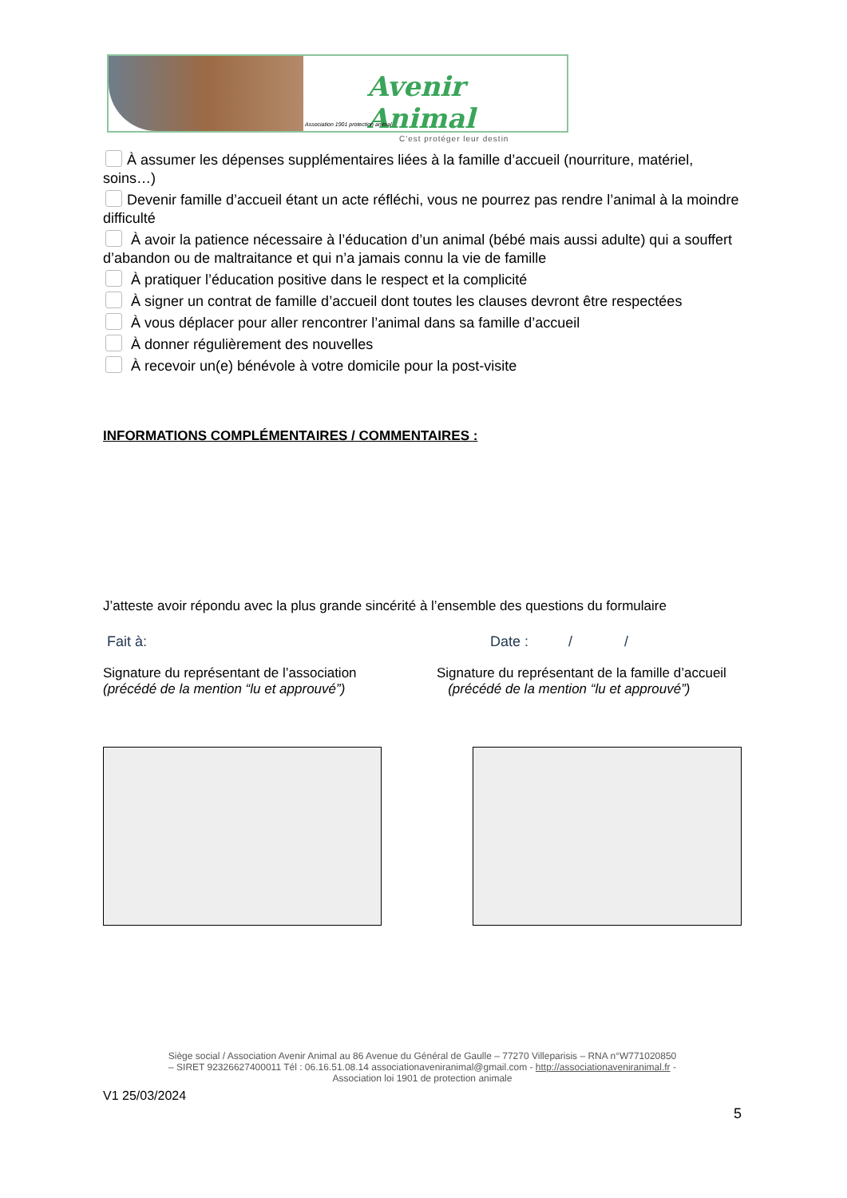Avenir Animal
C'est protéger leur destin
Association 1901 protection animal
À assumer les dépenses supplémentaires liées à la famille d’accueil (nourriture, matériel, soins…)
Devenir famille d’accueil étant un acte réfléchi, vous ne pourrez pas rendre l’animal à la moindre difficulté
À avoir la patience nécessaire à l’éducation d’un animal (bébé mais aussi adulte) qui a souffert d’abandon ou de maltraitance et qui n’a jamais connu la vie de famille
À pratiquer l’éducation positive dans le respect et la complicité
À signer un contrat de famille d’accueil dont toutes les clauses devront être respectées
À vous déplacer pour aller rencontrer l’animal dans sa famille d’accueil
À donner régulièrement des nouvelles
À recevoir un(e) bénévole à votre domicile pour la post-visite
INFORMATIONS COMPLÉMENTAIRES / COMMENTAIRES :
J’atteste avoir répondu avec la plus grande sincérité à l’ensemble des questions du formulaire
Fait à: Date : / /
Signature du représentant de l’association
(précédé de la mention “lu et approuvé”)
Signature du représentant de la famille d’accueil
(précédé de la mention “lu et approuvé”)
Siège social / Association Avenir Animal au 86 Avenue du Général de Gaulle – 77270 Villeparisis – RNA n°W771020850
– SIRET 92326627400011 Tél : 06.16.51.08.14 associationaveniranimal@gmail.com - http://associationaveniranimal.fr -
Association loi 1901 de protection animale
V1 25/03/2024
5